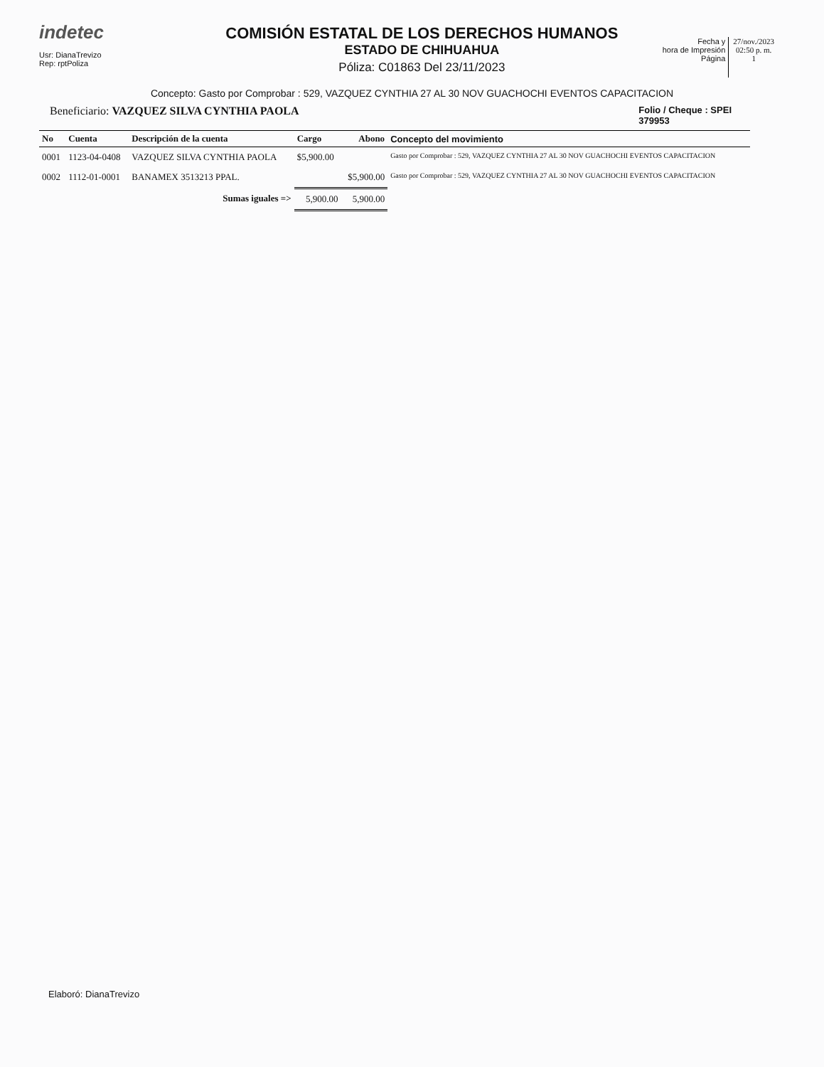indetec
Usr: DianaTrevizo
Rep: rptPoliza
COMISIÓN ESTATAL DE LOS DERECHOS HUMANOS
ESTADO DE CHIHUAHUA
Póliza: C01863 Del 23/11/2023
Fecha y
hora de Impresión
Página
27/nov./2023
02:50 p. m.
1
Concepto: Gasto por Comprobar : 529, VAZQUEZ CYNTHIA 27 AL 30 NOV GUACHOCHI EVENTOS CAPACITACION
Beneficiario: VAZQUEZ SILVA CYNTHIA PAOLA
Folio / Cheque : SPEI
379953
| No | Cuenta | Descripción de la cuenta | Cargo | Abono | Concepto del movimiento |
| --- | --- | --- | --- | --- | --- |
| 0001 | 1123-04-0408 | VAZQUEZ SILVA CYNTHIA PAOLA | $5,900.00 | | Gasto por Comprobar : 529, VAZQUEZ CYNTHIA 27 AL 30 NOV GUACHOCHI EVENTOS CAPACITACION |
| 0002 | 1112-01-0001 | BANAMEX 3513213 PPAL. | | $5,900.00 | Gasto por Comprobar : 529, VAZQUEZ CYNTHIA 27 AL 30 NOV GUACHOCHI EVENTOS CAPACITACION |
| Sumas iguales => | | | 5,900.00 | 5,900.00 | |
Elaboró: DianaTrevizo